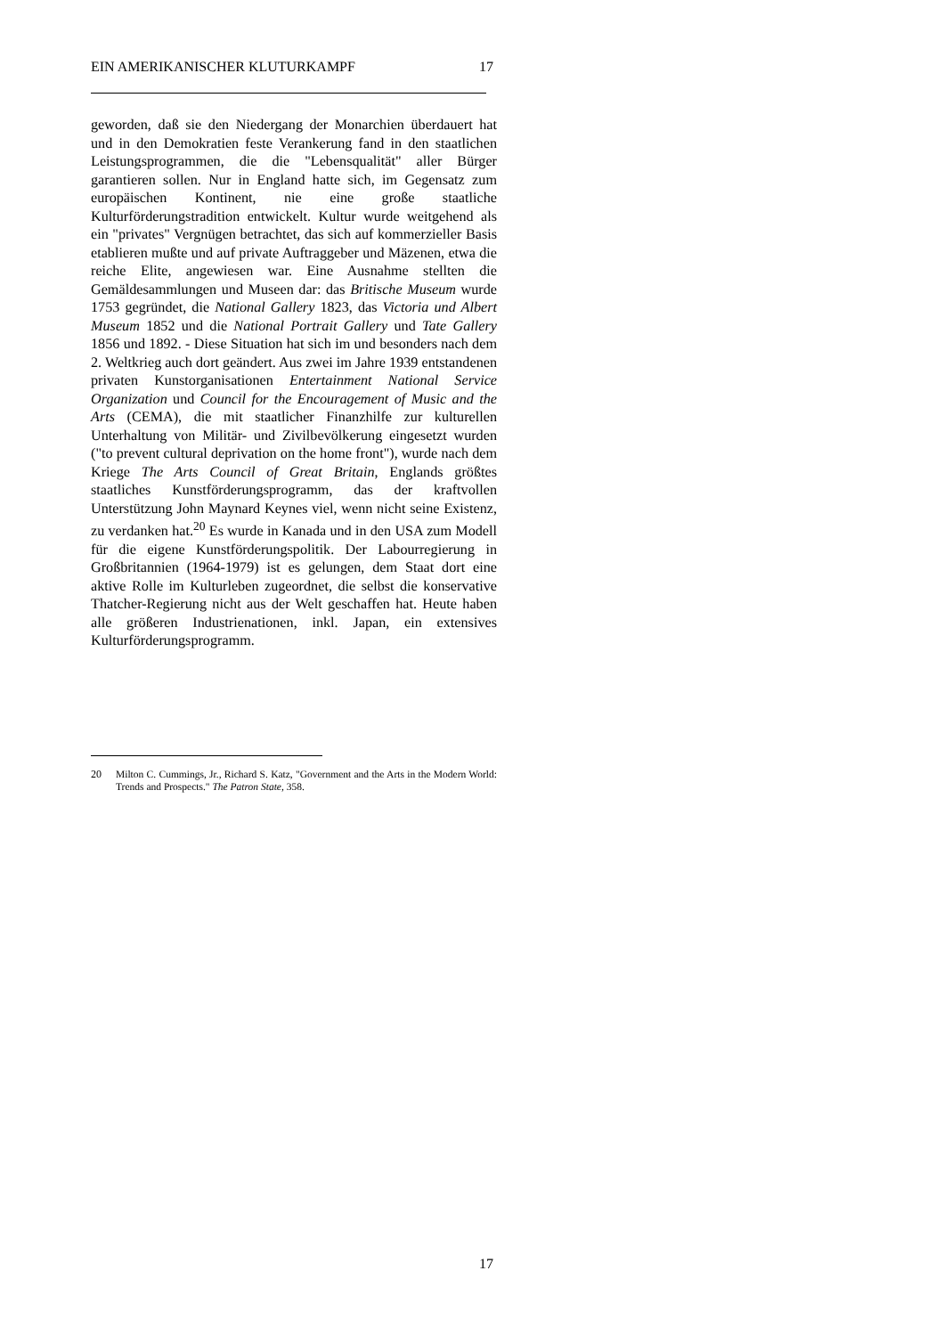EIN AMERIKANISCHER KLUTURKAMPF 17
geworden, daß sie den Niedergang der Monarchien überdauert hat und in den Demokratien feste Verankerung fand in den staatlichen Leistungsprogrammen, die die "Lebensqualität" aller Bürger garantieren sollen. Nur in England hatte sich, im Gegensatz zum europäischen Kontinent, nie eine große staatliche Kulturförderungstradition entwickelt. Kultur wurde weitgehend als ein "privates" Vergnügen betrachtet, das sich auf kommerzieller Basis etablieren mußte und auf private Auftraggeber und Mäzenen, etwa die reiche Elite, angewiesen war. Eine Ausnahme stellten die Gemäldesammlungen und Museen dar: das Britische Museum wurde 1753 gegründet, die National Gallery 1823, das Victoria und Albert Museum 1852 und die National Portrait Gallery und Tate Gallery 1856 und 1892. - Diese Situation hat sich im und besonders nach dem 2. Weltkrieg auch dort geändert. Aus zwei im Jahre 1939 entstandenen privaten Kunstorganisationen Entertainment National Service Organization und Council for the Encouragement of Music and the Arts (CEMA), die mit staatlicher Finanzhilfe zur kulturellen Unterhaltung von Militär- und Zivilbevölkerung eingesetzt wurden ("to prevent cultural deprivation on the home front"), wurde nach dem Kriege The Arts Council of Great Britain, Englands größtes staatliches Kunstförderungsprogramm, das der kraftvollen Unterstützung John Maynard Keynes viel, wenn nicht seine Existenz, zu verdanken hat.<sup>20</sup> Es wurde in Kanada und in den USA zum Modell für die eigene Kunstförderungspolitik. Der Labourregierung in Großbritannien (1964-1979) ist es gelungen, dem Staat dort eine aktive Rolle im Kulturleben zugeordnet, die selbst die konservative Thatcher-Regierung nicht aus der Welt geschaffen hat. Heute haben alle größeren Industrienationen, inkl. Japan, ein extensives Kulturförderungsprogramm.
20 Milton C. Cummings, Jr., Richard S. Katz, "Government and the Arts in the Modern World: Trends and Prospects." The Patron State, 358.
17